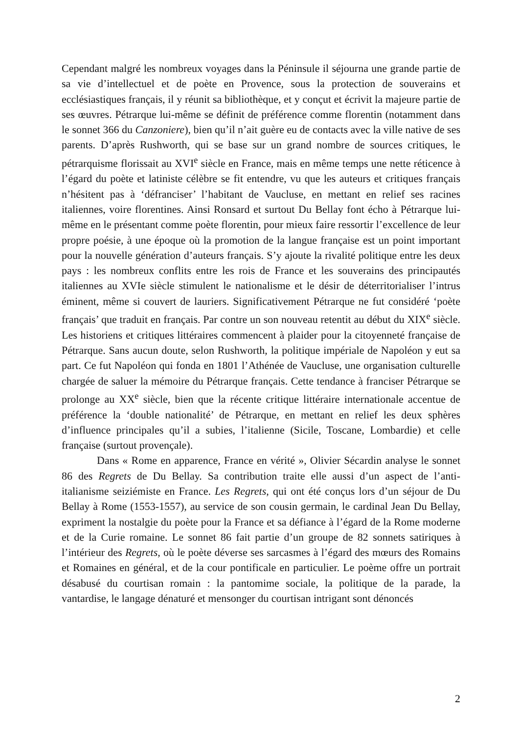Cependant malgré les nombreux voyages dans la Péninsule il séjourna une grande partie de sa vie d’intellectuel et de poète en Provence, sous la protection de souverains et ecclésiastiques français, il y réunit sa bibliothèque, et y conçut et écrivit la majeure partie de ses œuvres. Pétrarque lui-même se définit de préférence comme florentin (notamment dans le sonnet 366 du Canzoniere), bien qu’il n’ait guère eu de contacts avec la ville native de ses parents. D’après Rushworth, qui se base sur un grand nombre de sources critiques, le pétrarquisme florissait au XVI<sup>e</sup> siècle en France, mais en même temps une nette réticence à l’égard du poète et latiniste célèbre se fit entendre, vu que les auteurs et critiques français n’hésitent pas à ‘défranciser’ l’habitant de Vaucluse, en mettant en relief ses racines italiennes, voire florentines. Ainsi Ronsard et surtout Du Bellay font écho à Pétrarque lui-même en le présentant comme poète florentin, pour mieux faire ressortir l’excellence de leur propre poésie, à une époque où la promotion de la langue française est un point important pour la nouvelle génération d’auteurs français. S’y ajoute la rivalité politique entre les deux pays : les nombreux conflits entre les rois de France et les souverains des principautés italiennes au XVIe siècle stimulent le nationalisme et le désir de déterritorialiser l’intrus éminent, même si couvert de lauriers. Significativement Pétrarque ne fut considéré ‘poète français’ que traduit en français. Par contre un son nouveau retentit au début du XIX<sup>e</sup> siècle. Les historiens et critiques littéraires commencent à plaider pour la citoyenneté française de Pétrarque. Sans aucun doute, selon Rushworth, la politique impériale de Napoléon y eut sa part. Ce fut Napoléon qui fonda en 1801 l’Athénée de Vaucluse, une organisation culturelle chargée de saluer la mémoire du Pétrarque français. Cette tendance à franciser Pétrarque se prolonge au XX<sup>e</sup> siècle, bien que la récente critique littéraire internationale accentue de préférence la ‘double nationalité’ de Pétrarque, en mettant en relief les deux sphères d’influence principales qu’il a subies, l’italienne (Sicile, Toscane, Lombardie) et celle française (surtout provençale).
Dans « Rome en apparence, France en vérité », Olivier Sécardin analyse le sonnet 86 des Regrets de Du Bellay. Sa contribution traite elle aussi d’un aspect de l’anti-italianisme seiziémiste en France. Les Regrets, qui ont été conçus lors d’un séjour de Du Bellay à Rome (1553-1557), au service de son cousin germain, le cardinal Jean Du Bellay, expriment la nostalgie du poète pour la France et sa défiance à l’égard de la Rome moderne et de la Curie romaine. Le sonnet 86 fait partie d’un groupe de 82 sonnets satiriques à l’intérieur des Regrets, où le poète déverse ses sarcasmes à l’égard des mœurs des Romains et Romaines en général, et de la cour pontificale en particulier. Le poème offre un portrait désabusé du courtisan romain : la pantomime sociale, la politique de la parade, la vantardise, le langage dénaturé et mensonger du courtisan intrigant sont dénoncés
2